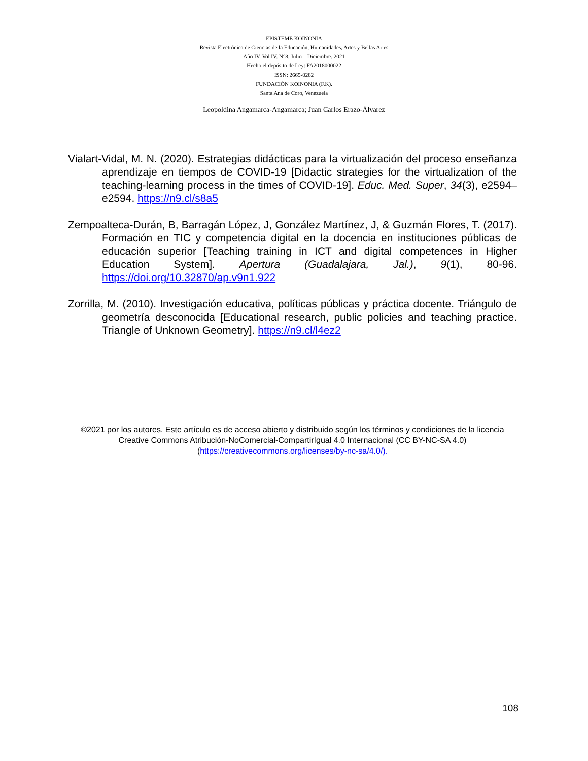EPISTEME KOINONIA
Revista Electrónica de Ciencias de la Educación, Humanidades, Artes y Bellas Artes
Año IV. Vol IV. N°8. Julio – Diciembre. 2021
Hecho el depósito de Ley: FA2018000022
ISSN: 2665-0282
FUNDACIÓN KOINONIA (F.K).
Santa Ana de Coro, Venezuela
Leopoldina Angamarca-Angamarca; Juan Carlos Erazo-Álvarez
Vialart-Vidal, M. N. (2020). Estrategias didácticas para la virtualización del proceso enseñanza aprendizaje en tiempos de COVID-19 [Didactic strategies for the virtualization of the teaching-learning process in the times of COVID-19]. Educ. Med. Super, 34(3), e2594–e2594. https://n9.cl/s8a5
Zempoalteca-Durán, B, Barragán López, J, González Martínez, J, & Guzmán Flores, T. (2017). Formación en TIC y competencia digital en la docencia en instituciones públicas de educación superior [Teaching training in ICT and digital competences in Higher Education System]. Apertura (Guadalajara, Jal.), 9(1), 80-96. https://doi.org/10.32870/ap.v9n1.922
Zorrilla, M. (2010). Investigación educativa, políticas públicas y práctica docente. Triángulo de geometría desconocida [Educational research, public policies and teaching practice. Triangle of Unknown Geometry]. https://n9.cl/l4ez2
©2021 por los autores. Este artículo es de acceso abierto y distribuido según los términos y condiciones de la licencia Creative Commons Atribución-NoComercial-CompartirIgual 4.0 Internacional (CC BY-NC-SA 4.0) (https://creativecommons.org/licenses/by-nc-sa/4.0/).
108